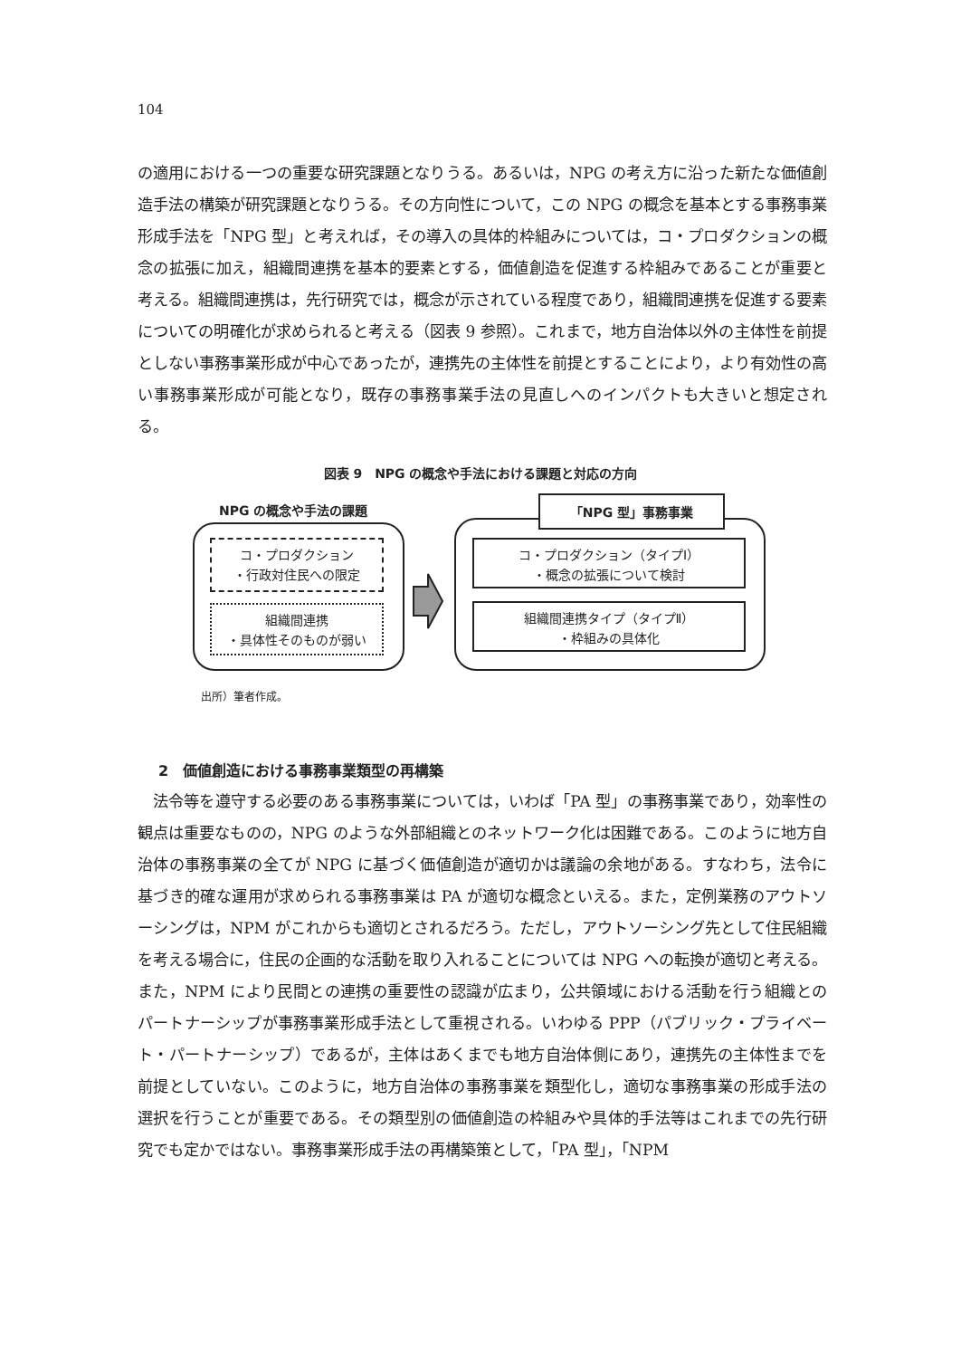104
の適用における一つの重要な研究課題となりうる。あるいは，NPG の考え方に沿った新たな価値創造手法の構築が研究課題となりうる。その方向性について，この NPG の概念を基本とする事務事業形成手法を「NPG 型」と考えれば，その導入の具体的枠組みについては，コ・プロダクションの概念の拡張に加え，組織間連携を基本的要素とする，価値創造を促進する枠組みであることが重要と考える。組織間連携は，先行研究では，概念が示されている程度であり，組織間連携を促進する要素についての明確化が求められると考える（図表 9 参照）。これまで，地方自治体以外の主体性を前提としない事務事業形成が中心であったが，連携先の主体性を前提とすることにより，より有効性の高い事務事業形成が可能となり，既存の事務事業手法の見直しへのインパクトも大きいと想定される。
図表 9　NPG の概念や手法における課題と対応の方向
NPG の概念や手法の課題
コ・プロダクション
・行政対住民への限定
組織間連携
・具体性そのものが弱い
「NPG 型」事務事業
コ・プロダクション（タイプⅠ）
・概念の拡張について検討
組織間連携タイプ（タイプⅡ）
・枠組みの具体化
出所）筆者作成。
2　価値創造における事務事業類型の再構築
　法令等を遵守する必要のある事務事業については，いわば「PA 型」の事務事業であり，効率性の観点は重要なものの，NPG のような外部組織とのネットワーク化は困難である。このように地方自治体の事務事業の全てが NPG に基づく価値創造が適切かは議論の余地がある。すなわち，法令に基づき的確な運用が求められる事務事業は PA が適切な概念といえる。また，定例業務のアウトソーシングは，NPM がこれからも適切とされるだろう。ただし，アウトソーシング先として住民組織を考える場合に，住民の企画的な活動を取り入れることについては NPG への転換が適切と考える。また，NPM により民間との連携の重要性の認識が広まり，公共領域における活動を行う組織とのパートナーシップが事務事業形成手法として重視される。いわゆる PPP（パブリック・プライベート・パートナーシップ）であるが，主体はあくまでも地方自治体側にあり，連携先の主体性までを前提としていない。このように，地方自治体の事務事業を類型化し，適切な事務事業の形成手法の選択を行うことが重要である。その類型別の価値創造の枠組みや具体的手法等はこれまでの先行研究でも定かではない。事務事業形成手法の再構築策として，「PA 型」，「NPM